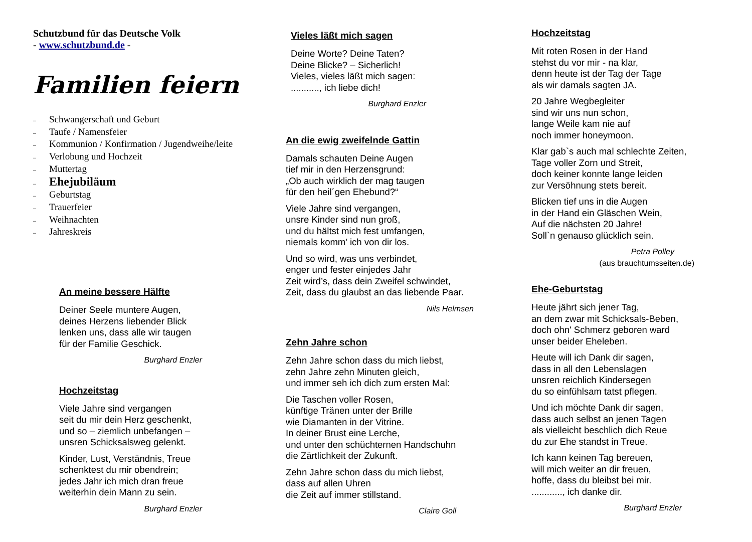Schutzbund für das Deutsche Volk
- www.schutzbund.de -
Familien feiern
– Schwangerschaft und Geburt
– Taufe / Namensfeier
– Kommunion / Konfirmation / Jugendweihe/leite
– Verlobung und Hochzeit
– Muttertag
– Ehejubiläum
– Geburtstag
– Trauerfeier
– Weihnachten
– Jahreskreis
An meine bessere Hälfte
Deiner Seele muntere Augen,
deines Herzens liebender Blick
lenken uns, dass alle wir taugen
für der Familie Geschick.
Burghard Enzler
Hochzeitstag
Viele Jahre sind vergangen
seit du mir dein Herz geschenkt,
und so – ziemlich unbefangen –
unsren Schicksalsweg gelenkt.
Kinder, Lust, Verständnis, Treue
schenktest du mir obendrein;
jedes Jahr ich mich dran freue
weiterhin dein Mann zu sein.
Burghard Enzler
Vieles läßt mich sagen
Deine Worte? Deine Taten?
Deine Blicke? – Sicherlich!
Vieles, vieles läßt mich sagen:
..........., ich liebe dich!
Burghard Enzler
An die ewig zweifelnde Gattin
Damals schauten Deine Augen
tief mir in den Herzensgrund:
„Ob auch wirklich der mag taugen
für den heil´gen Ehebund?“
Viele Jahre sind vergangen,
unsre Kinder sind nun groß,
und du hältst mich fest umfangen,
niemals komm' ich von dir los.
Und so wird, was uns verbindet,
enger und fester einjedes Jahr
Zeit wird’s, dass dein Zweifel schwindet,
Zeit, dass du glaubst an das liebende Paar.
Nils Helmsen
Zehn Jahre schon
Zehn Jahre schon dass du mich liebst,
zehn Jahre zehn Minuten gleich,
und immer seh ich dich zum ersten Mal:
Die Taschen voller Rosen,
künftige Tränen unter der Brille
wie Diamanten in der Vitrine.
In deiner Brust eine Lerche,
und unter den schüchternen Handschuhn
die Zärtlichkeit der Zukunft.
Zehn Jahre schon dass du mich liebst,
dass auf allen Uhren
die Zeit auf immer stillstand.
Claire Goll
Hochzeitstag
Mit roten Rosen in der Hand
stehst du vor mir - na klar,
denn heute ist der Tag der Tage
als wir damals sagten JA.
20 Jahre Wegbegleiter
sind wir uns nun schon,
lange Weile kam nie auf
noch immer honeymoon.
Klar gab`s auch mal schlechte Zeiten,
Tage voller Zorn und Streit,
doch keiner konnte lange leiden
zur Versöhnung stets bereit.
Blicken tief uns in die Augen
in der Hand ein Gläschen Wein,
Auf die nächsten 20 Jahre!
Soll`n genauso glücklich sein.
Petra Polley
(aus brauchtumsseiten.de)
Ehe-Geburtstag
Heute jährt sich jener Tag,
an dem zwar mit Schicksals-Beben,
doch ohn' Schmerz geboren ward
unser beider Eheleben.
Heute will ich Dank dir sagen,
dass in all den Lebenslagen
unsren reichlich Kindersegen
du so einfühlsam tatst pflegen.
Und ich möchte Dank dir sagen,
dass auch selbst an jenen Tagen
als vielleicht beschlich dich Reue
du zur Ehe standst in Treue.
Ich kann keinen Tag bereuen,
will mich weiter an dir freuen,
hoffe, dass du bleibst bei mir.
............, ich danke dir.
Burghard Enzler